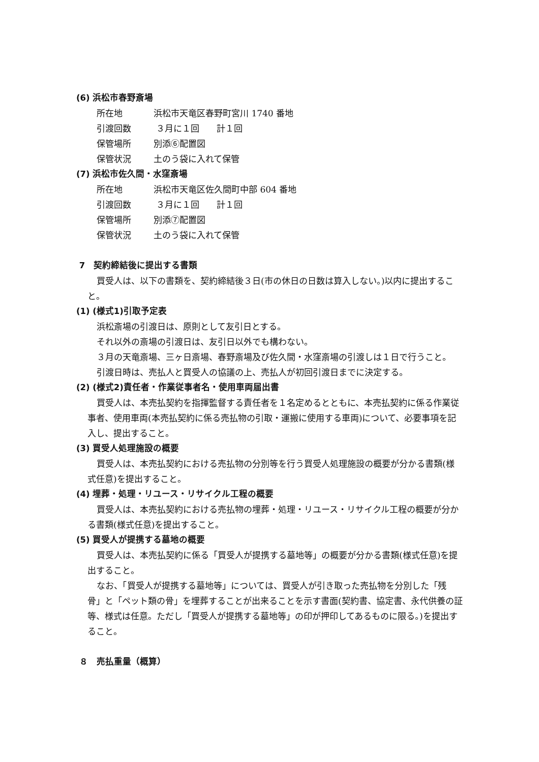(6) 浜松市春野斎場
所在地 浜松市天竜区春野町宮川 1740 番地
引渡回数 ３月に１回　　計１回
保管場所 別添⑥配置図
保管状況 土のう袋に入れて保管
(7) 浜松市佐久間・水窪斎場
所在地 浜松市天竜区佐久間町中部 604 番地
引渡回数 ３月に１回　　計１回
保管場所 別添⑦配置図
保管状況 土のう袋に入れて保管
7　契約締結後に提出する書類
買受人は、以下の書類を、契約締結後３日(市の休日の日数は算入しない。)以内に提出すること。
(1) (様式1)引取予定表
浜松斎場の引渡日は、原則として友引日とする。
それ以外の斎場の引渡日は、友引日以外でも構わない。
３月の天竜斎場、三ヶ日斎場、春野斎場及び佐久間・水窪斎場の引渡しは１日で行うこと。
引渡日時は、売払人と買受人の協議の上、売払人が初回引渡日までに決定する。
(2) (様式2)責任者・作業従事者名・使用車両届出書
買受人は、本売払契約を指揮監督する責任者を１名定めるとともに、本売払契約に係る作業従事者、使用車両(本売払契約に係る売払物の引取・運搬に使用する車両)について、必要事項を記入し、提出すること。
(3) 買受人処理施設の概要
買受人は、本売払契約における売払物の分別等を行う買受人処理施設の概要が分かる書類(様式任意)を提出すること。
(4) 埋葬・処理・リユース・リサイクル工程の概要
買受人は、本売払契約における売払物の埋葬・処理・リユース・リサイクル工程の概要が分かる書類(様式任意)を提出すること。
(5) 買受人が提携する墓地の概要
買受人は、本売払契約に係る「買受人が提携する墓地等」の概要が分かる書類(様式任意)を提出すること。
なお、「買受人が提携する墓地等」については、買受人が引き取った売払物を分別した「残骨」と「ペット類の骨」を埋葬することが出来ることを示す書面(契約書、協定書、永代供養の証等、様式は任意。ただし「買受人が提携する墓地等」の印が押印してあるものに限る。)を提出すること。
８　売払重量（概算）